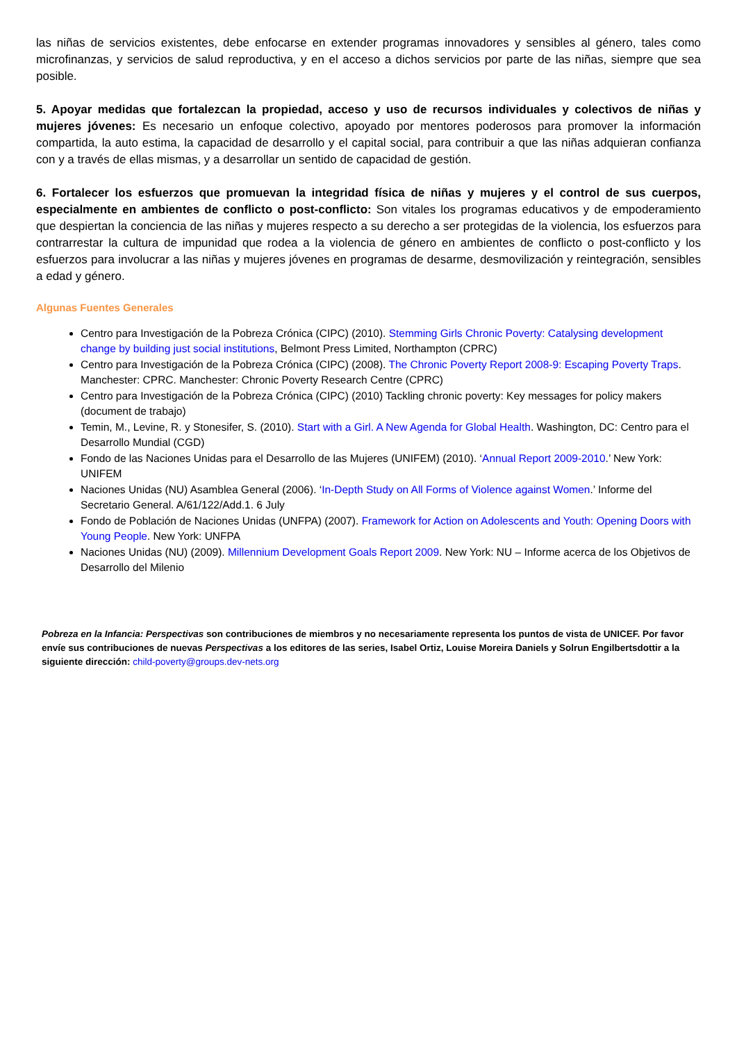las niñas de servicios existentes, debe enfocarse en extender programas innovadores y sensibles al género, tales como microfinanzas, y servicios de salud reproductiva, y en el acceso a dichos servicios por parte de las niñas, siempre que sea posible.
5. Apoyar medidas que fortalezcan la propiedad, acceso y uso de recursos individuales y colectivos de niñas y mujeres jóvenes: Es necesario un enfoque colectivo, apoyado por mentores poderosos para promover la información compartida, la auto estima, la capacidad de desarrollo y el capital social, para contribuir a que las niñas adquieran confianza con y a través de ellas mismas, y a desarrollar un sentido de capacidad de gestión.
6. Fortalecer los esfuerzos que promuevan la integridad física de niñas y mujeres y el control de sus cuerpos, especialmente en ambientes de conflicto o post-conflicto: Son vitales los programas educativos y de empoderamiento que despiertan la conciencia de las niñas y mujeres respecto a su derecho a ser protegidas de la violencia, los esfuerzos para contrarrestar la cultura de impunidad que rodea a la violencia de género en ambientes de conflicto o post-conflicto y los esfuerzos para involucrar a las niñas y mujeres jóvenes en programas de desarme, desmovilización y reintegración, sensibles a edad y género.
Algunas Fuentes Generales
Centro para Investigación de la Pobreza Crónica (CIPC) (2010). Stemming Girls Chronic Poverty: Catalysing development change by building just social institutions, Belmont Press Limited, Northampton (CPRC)
Centro para Investigación de la Pobreza Crónica (CIPC) (2008). The Chronic Poverty Report 2008-9: Escaping Poverty Traps. Manchester: CPRC. Manchester: Chronic Poverty Research Centre (CPRC)
Centro para Investigación de la Pobreza Crónica (CIPC) (2010) Tackling chronic poverty: Key messages for policy makers (document de trabajo)
Temin, M., Levine, R. y Stonesifer, S. (2010). Start with a Girl. A New Agenda for Global Health. Washington, DC: Centro para el Desarrollo Mundial (CGD)
Fondo de las Naciones Unidas para el Desarrollo de las Mujeres (UNIFEM) (2010). ‘Annual Report 2009-2010.’ New York: UNIFEM
Naciones Unidas (NU) Asamblea General (2006). ‘In-Depth Study on All Forms of Violence against Women.’ Informe del Secretario General. A/61/122/Add.1. 6 July
Fondo de Población de Naciones Unidas (UNFPA) (2007). Framework for Action on Adolescents and Youth: Opening Doors with Young People. New York: UNFPA
Naciones Unidas (NU) (2009). Millennium Development Goals Report 2009. New York: NU – Informe acerca de los Objetivos de Desarrollo del Milenio
Pobreza en la Infancia: Perspectivas son contribuciones de miembros y no necesariamente representa los puntos de vista de UNICEF. Por favor envíe sus contribuciones de nuevas Perspectivas a los editores de las series, Isabel Ortiz, Louise Moreira Daniels y Solrun Engilbertsdottir a la siguiente dirección: child-poverty@groups.dev-nets.org